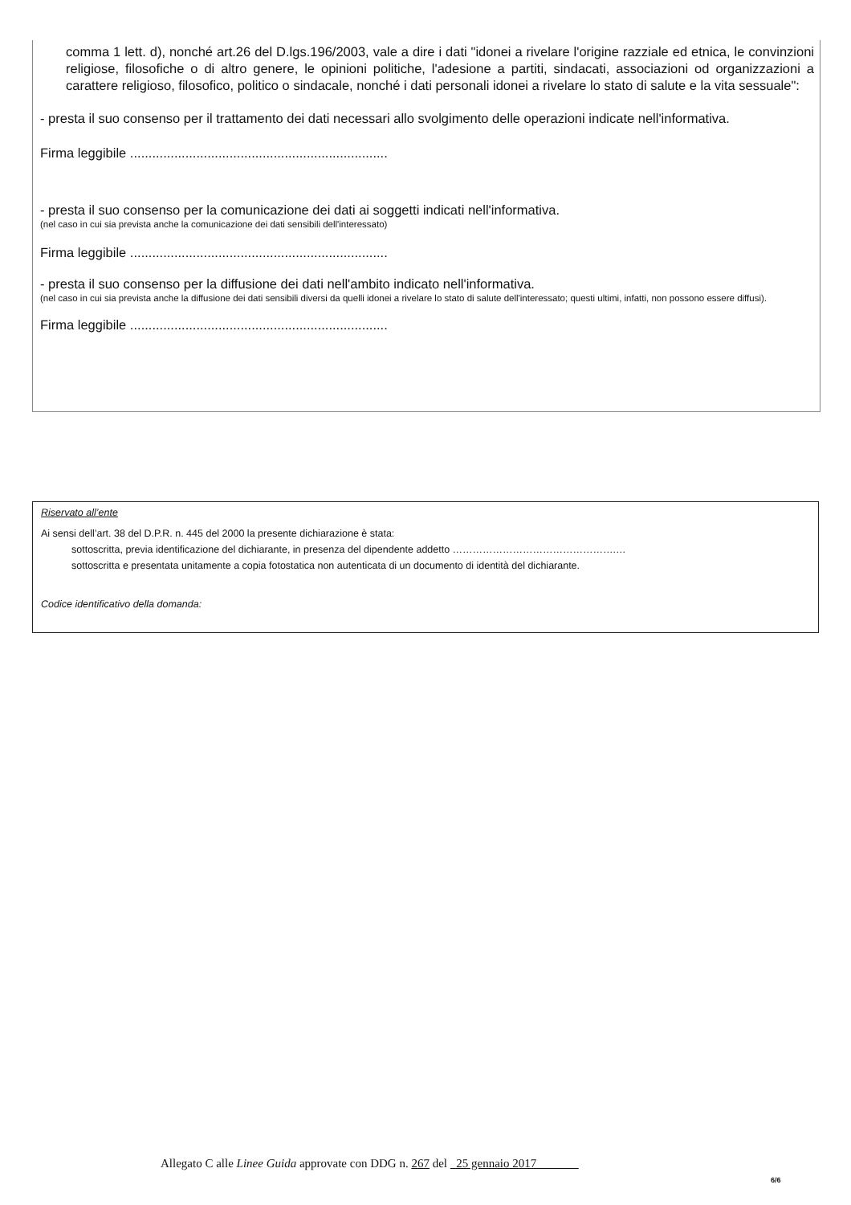comma 1 lett. d), nonché art.26 del D.lgs.196/2003, vale a dire i dati "idonei a rivelare l'origine razziale ed etnica, le convinzioni religiose, filosofiche o di altro genere, le opinioni politiche, l'adesione a partiti, sindacati, associazioni od organizzazioni a carattere religioso, filosofico, politico o sindacale, nonché i dati personali idonei a rivelare lo stato di salute e la vita sessuale":
- presta il suo consenso per il trattamento dei dati necessari allo svolgimento delle operazioni indicate nell'informativa.
Firma leggibile ......................................................................
- presta il suo consenso per la comunicazione dei dati ai soggetti indicati nell'informativa.
(nel caso in cui sia prevista anche la comunicazione dei dati sensibili dell'interessato)
Firma leggibile ......................................................................
- presta il suo consenso per la diffusione dei dati nell'ambito indicato nell'informativa.
(nel caso in cui sia prevista anche la diffusione dei dati sensibili diversi da quelli idonei a rivelare lo stato di salute dell'interessato; questi ultimi, infatti, non possono essere diffusi).
Firma leggibile ......................................................................
Riservato all’ente
Ai sensi dell’art. 38 del D.P.R. n. 445 del 2000 la presente dichiarazione è stata:
sottoscritta, previa identificazione del dichiarante, in presenza del dipendente addetto ………………………………………….…
sottoscritta e presentata unitamente a copia fotostatica non autenticata di un documento di identità del dichiarante.
Codice identificativo della domanda:
Allegato C alle Linee Guida approvate con DDG n. 267 del 25 gennaio 2017
6/6